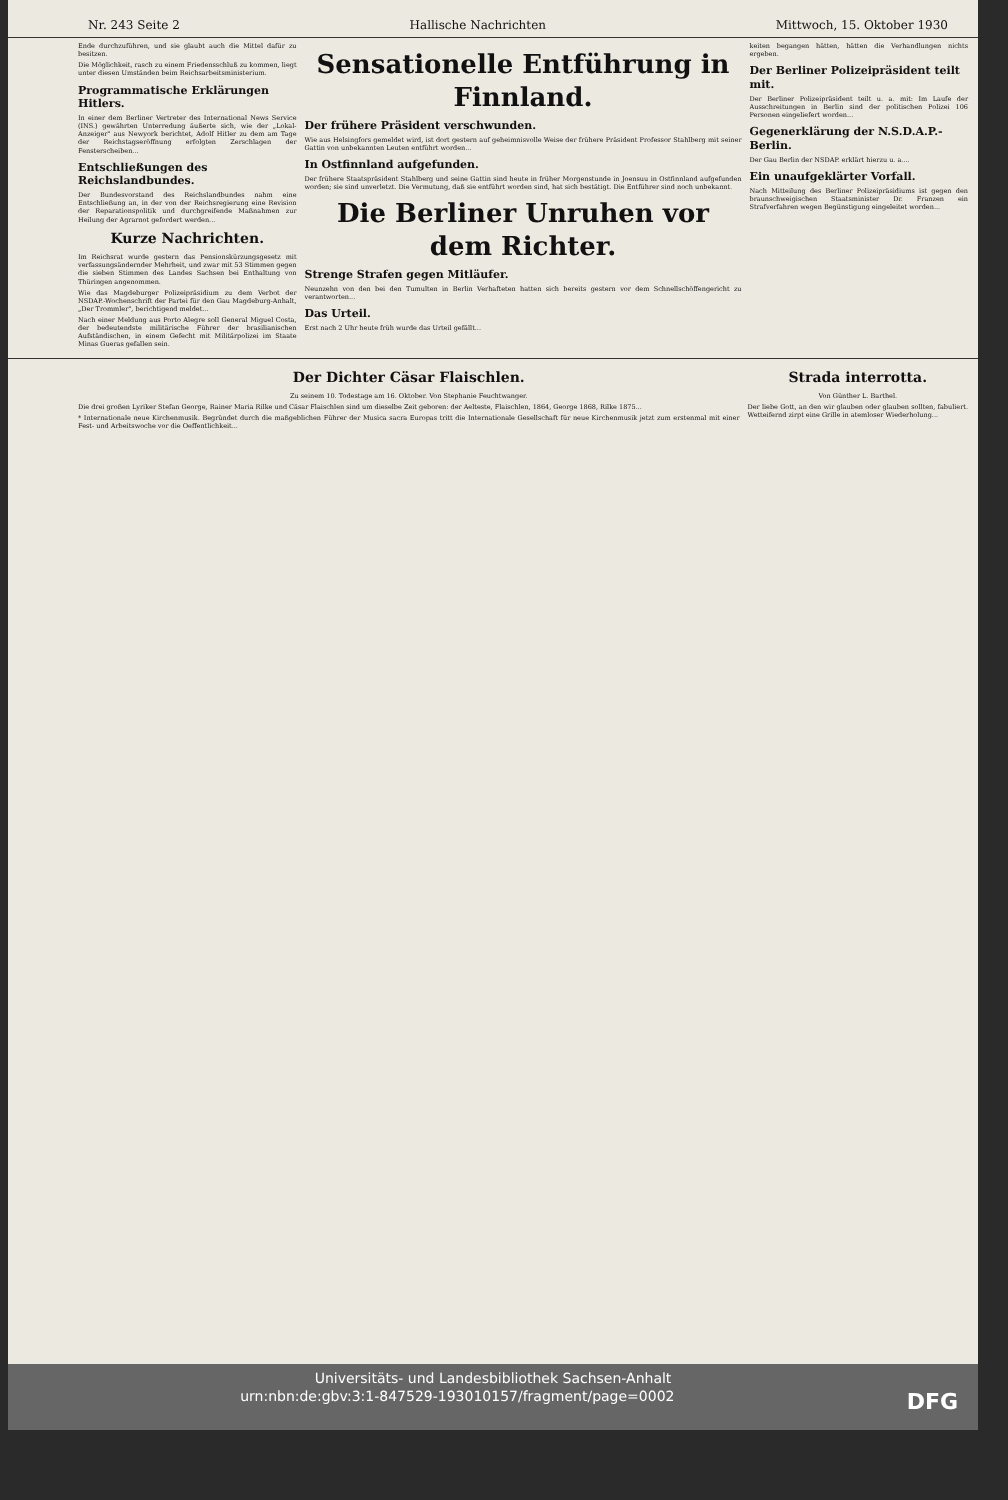Nr. 243 Seite 2 Hallische Nachrichten Mittwoch, 15. Oktober 1930
Ende durchzuführen, und sie glaubt auch die Mittel dafür zu besitzen.
Die Möglichkeit, rasch zu einem Friedensschluß zu kommen, liegt unter diesen Umständen beim Reichsarbeitsministerium.
Programmatische Erklärungen Hitlers.
In einer dem Berliner Vertreter des International News Service (INS.) gewährten Unterredung äußerte sich, wie der „Lokal-Anzeiger" aus Newyork berichtet, Adolf Hitler zu dem am Tage der Reichstagseröffnung erfolgten Zerschlagen der Fensterscheiben...
Entschließungen des Reichslandbundes.
Der Bundesvorstand des Reichslandbundes nahm eine Entschließung an, in der von der Reichsregierung eine Revision der Reparationspolitik und durchgreifende Maßnahmen zur Heilung der Agrarnot gefordert werden...
Kurze Nachrichten.
Im Reichsrat wurde gestern das Pensionskürzungsgesetz mit verfassungsändernder Mehrheit, und zwar mit 53 Stimmen gegen die sieben Stimmen des Landes Sachsen bei Enthaltung von Thüringen angenommen.
Wie das Magdeburger Polizeipräsidium zu dem Verbot der NSDAP.-Wochenschrift der Partei für den Gau Magdeburg-Anhalt, „Der Trommler", berichtigend meldet...
Nach einer Meldung aus Porto Alegre soll General Miguel Costa, der bedeutendste militärische Führer der brasilianischen Aufständischen, in einem Gefecht mit Militärpolizei im Staate Minas Gueras gefallen sein.
Sensationelle Entführung in Finnland.
Der frühere Präsident verschwunden.
Wie aus Helsingfors gemeldet wird, ist dort gestern auf geheimnisvolle Weise der frühere Präsident Professor Stahlberg mit seiner Gattin von unbekannten Leuten entführt worden...
In Ostfinnland aufgefunden.
Der frühere Staatspräsident Stahlberg und seine Gattin sind heute in früher Morgenstunde in Joensuu in Ostfinnland aufgefunden worden; sie sind unverletzt. Die Vermutung, daß sie entführt worden sind, hat sich bestätigt. Die Entführer sind noch unbekannt.
Die Berliner Unruhen vor dem Richter.
Strenge Strafen gegen Mitläufer.
Neunzehn von den bei den Tumulten in Berlin Verhafteten hatten sich bereits gestern vor dem Schnellschöffengericht zu verantworten...
Das Urteil.
Erst nach 2 Uhr heute früh wurde das Urteil gefällt...
keiten begangen hätten, hätten die Verhandlungen nichts ergeben.
Der Berliner Polizeipräsident teilt mit.
Der Berliner Polizeipräsident teilt u. a. mit: Im Laufe der Ausschreitungen in Berlin sind der politischen Polizei 106 Personen eingeliefert worden...
Gegenerklärung der N.S.D.A.P.-Berlin.
Der Gau Berlin der NSDAP. erklärt hierzu u. a....
Ein unaufgeklärter Vorfall.
Nach Mitteilung des Berliner Polizeipräsidiums ist gegen den braunschweigischen Staatsminister Dr. Franzen ein Strafverfahren wegen Begünstigung eingeleitet worden...
Der Dichter Cäsar Flaischlen.
Zu seinem 10. Todestage am 16. Oktober. Von Stephanie Feuchtwanger.
Die drei großen Lyriker Stefan George, Rainer Maria Rilke und Cäsar Flaischlen sind um dieselbe Zeit geboren: der Aelteste, Flaischlen, 1864, George 1868, Rilke 1875...
* Internationale neue Kirchenmusik. Begründet durch die maßgeblichen Führer der Musica sacra Europas tritt die Internationale Gesellschaft für neue Kirchenmusik jetzt zum erstenmal mit einer Fest- und Arbeitswoche vor die Oeffentlichkeit...
Strada interrotta.
Von Günther L. Barthel.
Der liebe Gott, an den wir glauben oder glauben sollten, fabuliert. Wetteifernd zirpt eine Grille in atemloser Wiederholung...
Universitäts- und Landesbibliothek Sachsen-Anhalt
urn:nbn:de:gbv:3:1-847529-193010157/fragment/page=0002 DFG